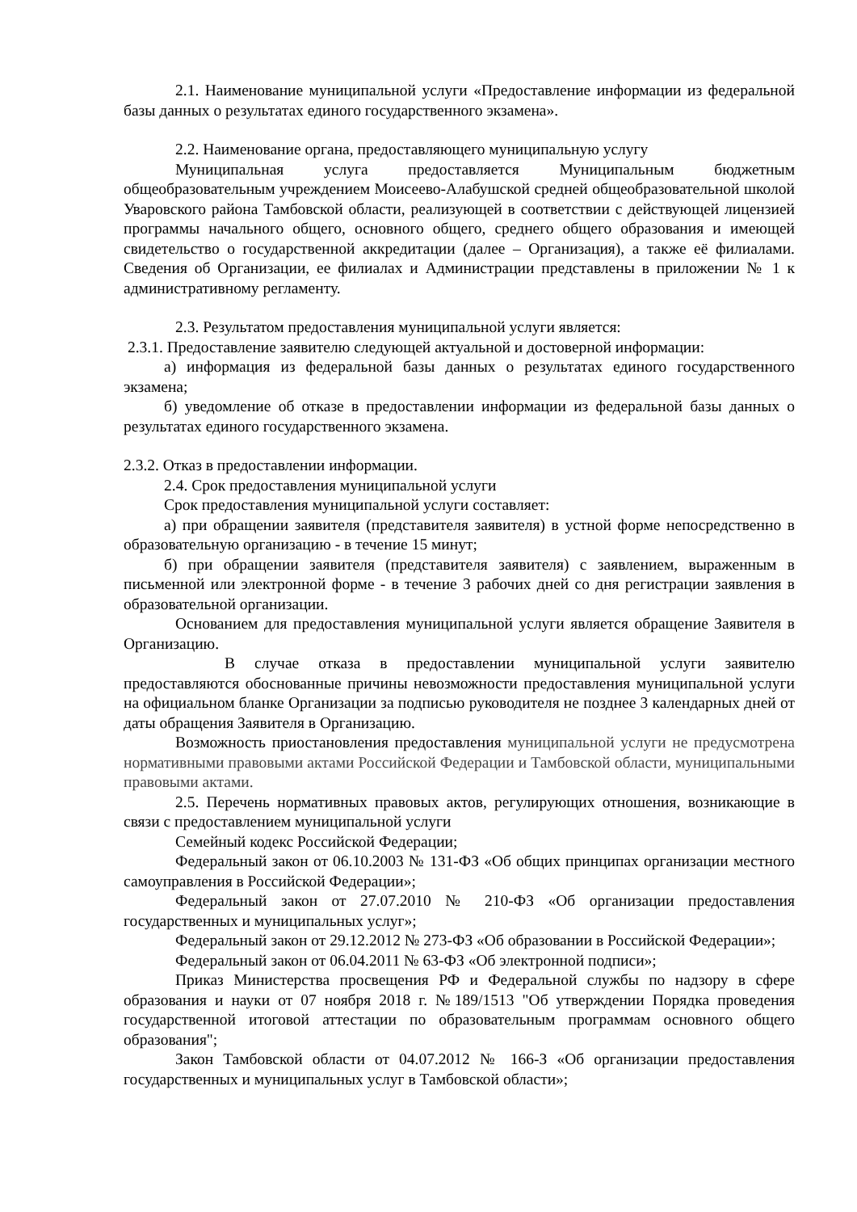2.1. Наименование муниципальной услуги «Предоставление информации из федеральной базы данных о результатах единого государственного экзамена».
2.2. Наименование органа, предоставляющего муниципальную услугу
Муниципальная услуга предоставляется Муниципальным бюджетным общеобразовательным учреждением Моисеево-Алабушской средней общеобразовательной школой Уваровского района Тамбовской области, реализующей в соответствии с действующей лицензией программы начального общего, основного общего, среднего общего образования и имеющей свидетельство о государственной аккредитации (далее – Организация), а также её филиалами. Сведения об Организации, ее филиалах и Администрации представлены в приложении № 1 к административному регламенту.
2.3. Результатом предоставления муниципальной услуги является:
2.3.1. Предоставление заявителю следующей актуальной и достоверной информации:
а) информация из федеральной базы данных о результатах единого государственного экзамена;
б) уведомление об отказе в предоставлении информации из федеральной базы данных о результатах единого государственного экзамена.
2.3.2. Отказ в предоставлении информации.
2.4. Срок предоставления муниципальной услуги
Срок предоставления муниципальной услуги составляет:
а) при обращении заявителя (представителя заявителя) в устной форме непосредственно в образовательную организацию - в течение 15 минут;
б) при обращении заявителя (представителя заявителя) с заявлением, выраженным в письменной или электронной форме - в течение 3 рабочих дней со дня регистрации заявления в образовательной организации.
Основанием для предоставления муниципальной услуги является обращение Заявителя в Организацию.
В случае отказа в предоставлении муниципальной услуги заявителю предоставляются обоснованные причины невозможности предоставления муниципальной услуги на официальном бланке Организации за подписью руководителя не позднее 3 календарных дней от даты обращения Заявителя в Организацию.
Возможность приостановления предоставления муниципальной услуги не предусмотрена нормативными правовыми актами Российской Федерации и Тамбовской области, муниципальными правовыми актами.
2.5. Перечень нормативных правовых актов, регулирующих отношения, возникающие в связи с предоставлением муниципальной услуги
Семейный кодекс Российской Федерации;
Федеральный закон от 06.10.2003 № 131-ФЗ «Об общих принципах организации местного самоуправления в Российской Федерации»;
Федеральный закон от 27.07.2010 № 210-ФЗ «Об организации предоставления государственных и муниципальных услуг»;
Федеральный закон от 29.12.2012 № 273-ФЗ «Об образовании в Российской Федерации»;
Федеральный закон от 06.04.2011 № 63-ФЗ «Об электронной подписи»;
Приказ Министерства просвещения РФ и Федеральной службы по надзору в сфере образования и науки от 07 ноября 2018 г. №189/1513 "Об утверждении Порядка проведения государственной итоговой аттестации по образовательным программам основного общего образования";
Закон Тамбовской области от 04.07.2012 № 166-З «Об организации предоставления государственных и муниципальных услуг в Тамбовской области»;